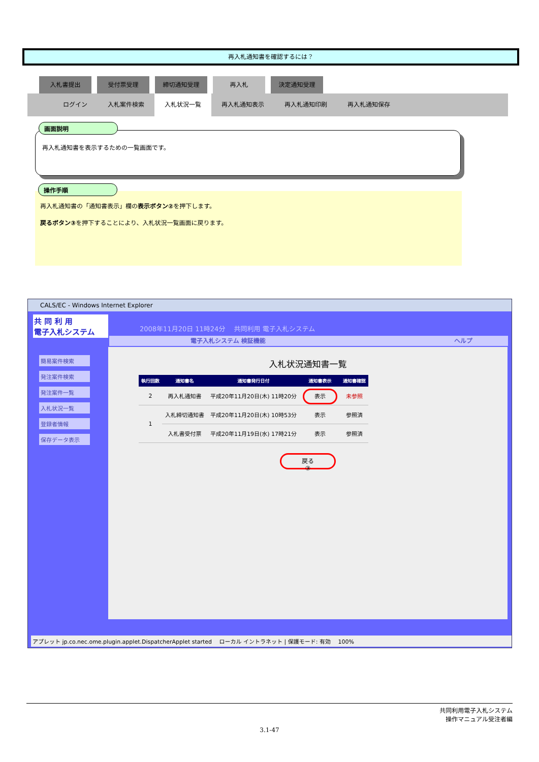再入札通知書を確認するには？
入札書提出 受付票受理 締切通知受理 再入札 決定通知受理
ログイン 入札案件検索 入札状況一覧 再入札通知表示 再入札通知印刷 再入札通知保存
再入札通知書を表示するための一覧画面です。
画面説明
再入札通知書の「通知書表示」欄の表示ボタン②を押下します。
戻るボタン③を押下することにより、入札状況一覧画面に戻ります。
操作手順
CALS/EC - Windows Internet Explorer
共 同 利 用
電子入札システム
2008年11月20日 11時24分 　共同利用 電子入札システム
電子入札システム 検証機能 ヘルプ
簡易案件検索
発注案件検索
発注案件一覧
入札状況一覧
登録者情報
保存データ表示
入札状況通知書一覧
| 執行回数 | 通知書名 | 通知書発行日付 | 通知書表示 | 通知書確認 |
| --- | --- | --- | --- | --- |
| 2 | 再入札通知書 | 平成20年11月20日(木) 11時20分 | 表示 | 未参照 |
| 1 | 入札締切通知書 | 平成20年11月20日(木) 10時53分 | 表示 | 参照済 |
| | 入札書受付票 | 平成20年11月19日(水) 17時21分 | 表示 | 参照済 |
戻る
③
アプレット jp.co.nec.ome.plugin.applet.DispatcherApplet started 　ローカル イントラネット | 保護モード: 有効 　100%
共同利用電子入札システム
操作マニュアル受注者編
3.1-47